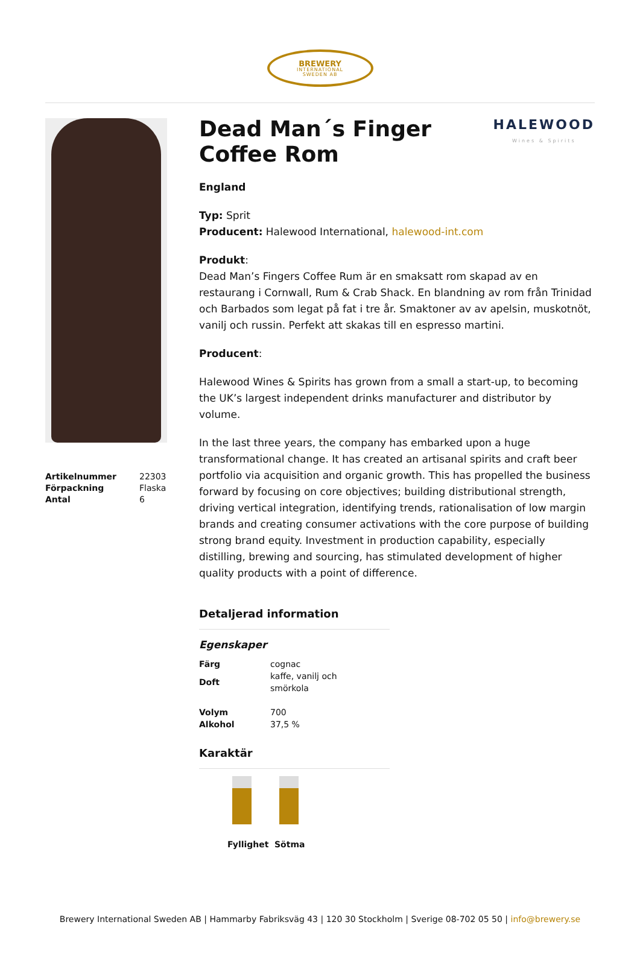BREWERY
INTERNATIONAL
SWEDEN AB
| Artikelnummer | 22303 |
| Förpackning | Flaska |
| Antal | 6 |
HALEWOOD
Wines & Spirits
Dead Man´s Finger Coffee Rom
England
Typ: Sprit
Producent: Halewood International, halewood-int.com
Produkt:
Dead Man’s Fingers Coffee Rum är en smaksatt rom skapad av en restaurang i Cornwall, Rum & Crab Shack. En blandning av rom från Trinidad och Barbados som legat på fat i tre år. Smaktoner av av apelsin, muskotnöt, vanilj och russin. Perfekt att skakas till en espresso martini.
Producent:
Halewood Wines & Spirits has grown from a small a start-up, to becoming the UK’s largest independent drinks manufacturer and distributor by volume.
In the last three years, the company has embarked upon a huge transformational change. It has created an artisanal spirits and craft beer portfolio via acquisition and organic growth. This has propelled the business forward by focusing on core objectives; building distributional strength, driving vertical integration, identifying trends, rationalisation of low margin brands and creating consumer activations with the core purpose of building strong brand equity. Investment in production capability, especially distilling, brewing and sourcing, has stimulated development of higher quality products with a point of difference.
Detaljerad information
Egenskaper
| Färg | cognac |
| Doft | kaffe, vanilj och smörkola |
| Volym | 700 |
| Alkohol | 37,5 % |
Karaktär
Fyllighet
Sötma
Brewery International Sweden AB | Hammarby Fabriksväg 43 | 120 30 Stockholm | Sverige 08-702 05 50 | info@brewery.se